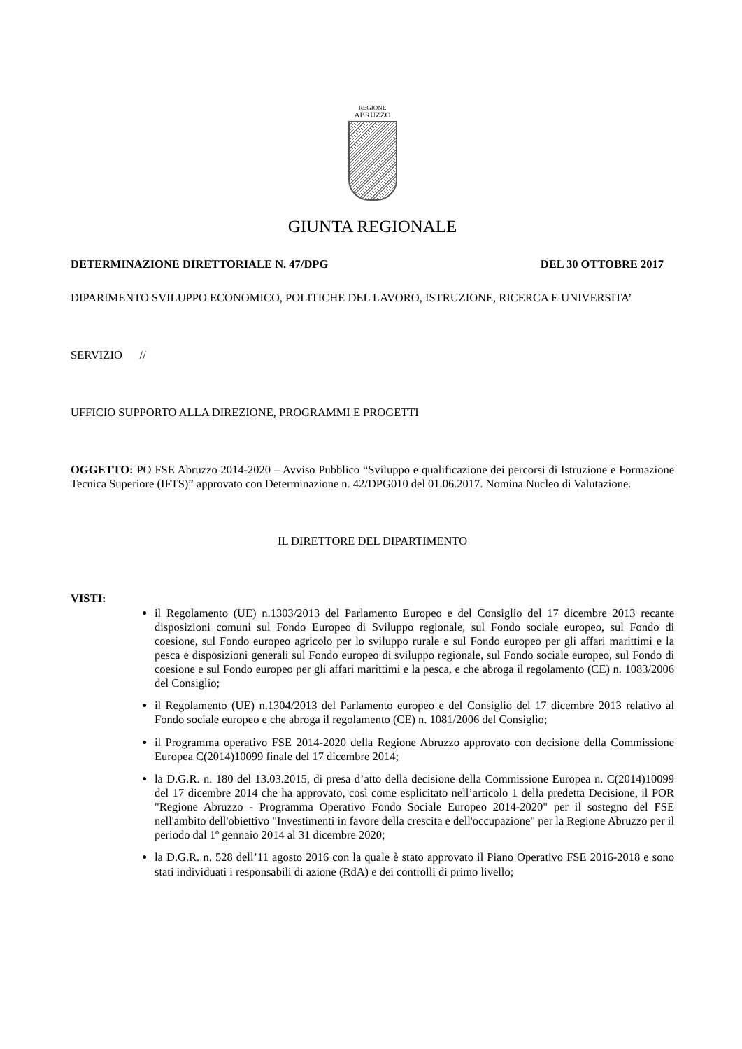REGIONE
ABRUZZO
GIUNTA REGIONALE
DETERMINAZIONE DIRETTORIALE N. 47/DPG DEL 30 OTTOBRE 2017
DIPARIMENTO SVILUPPO ECONOMICO, POLITICHE DEL LAVORO, ISTRUZIONE, RICERCA E UNIVERSITA’
SERVIZIO //
UFFICIO SUPPORTO ALLA DIREZIONE, PROGRAMMI E PROGETTI
OGGETTO: PO FSE Abruzzo 2014-2020 – Avviso Pubblico “Sviluppo e qualificazione dei percorsi di Istruzione e Formazione Tecnica Superiore (IFTS)” approvato con Determinazione n. 42/DPG010 del 01.06.2017. Nomina Nucleo di Valutazione.
IL DIRETTORE DEL DIPARTIMENTO
VISTI:
il Regolamento (UE) n.1303/2013 del Parlamento Europeo e del Consiglio del 17 dicembre 2013 recante disposizioni comuni sul Fondo Europeo di Sviluppo regionale, sul Fondo sociale europeo, sul Fondo di coesione, sul Fondo europeo agricolo per lo sviluppo rurale e sul Fondo europeo per gli affari marittimi e la pesca e disposizioni generali sul Fondo europeo di sviluppo regionale, sul Fondo sociale europeo, sul Fondo di coesione e sul Fondo europeo per gli affari marittimi e la pesca, e che abroga il regolamento (CE) n. 1083/2006 del Consiglio;
il Regolamento (UE) n.1304/2013 del Parlamento europeo e del Consiglio del 17 dicembre 2013 relativo al Fondo sociale europeo e che abroga il regolamento (CE) n. 1081/2006 del Consiglio;
il Programma operativo FSE 2014-2020 della Regione Abruzzo approvato con decisione della Commissione Europea C(2014)10099 finale del 17 dicembre 2014;
la D.G.R. n. 180 del 13.03.2015, di presa d’atto della decisione della Commissione Europea n. C(2014)10099 del 17 dicembre 2014 che ha approvato, così come esplicitato nell’articolo 1 della predetta Decisione, il POR "Regione Abruzzo - Programma Operativo Fondo Sociale Europeo 2014-2020" per il sostegno del FSE nell'ambito dell'obiettivo "Investimenti in favore della crescita e dell'occupazione" per la Regione Abruzzo per il periodo dal 1º gennaio 2014 al 31 dicembre 2020;
la D.G.R. n. 528 dell’11 agosto 2016 con la quale è stato approvato il Piano Operativo FSE 2016-2018 e sono stati individuati i responsabili di azione (RdA) e dei controlli di primo livello;